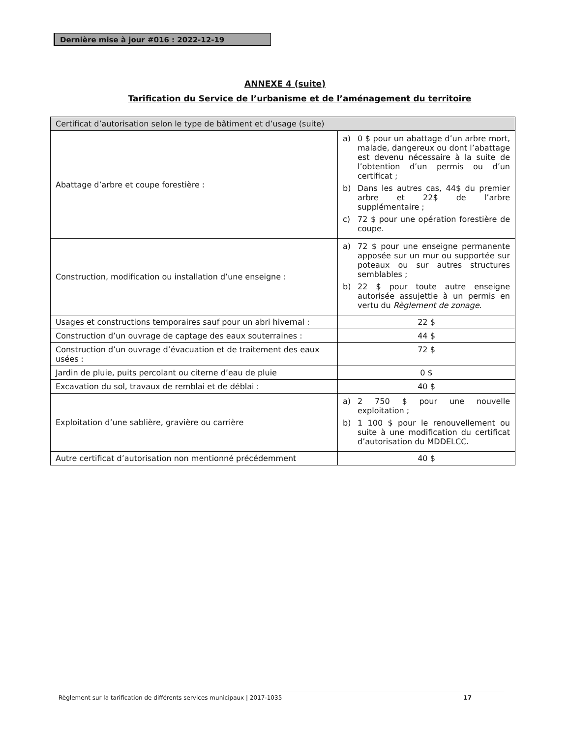Dernière mise à jour #016 : 2022-12-19
ANNEXE 4 (suite)
Tarification du Service de l’urbanisme et de l’aménagement du territoire
| Certificat d’autorisation selon le type de bâtiment et d’usage (suite) | |
| Abattage d’arbre et coupe forestière : | a) 0 $ pour un abattage d’un arbre mort, malade, dangereux ou dont l’abattage est devenu nécessaire à la suite de l’obtention d’un permis ou d’un certificat ; b) Dans les autres cas, 44$ du premier arbre et 22$ de l’arbre supplémentaire ; c) 72 $ pour une opération forestière de coupe. |
| Construction, modification ou installation d’une enseigne : | a) 72 $ pour une enseigne permanente apposée sur un mur ou supportée sur poteaux ou sur autres structures semblables ; b) 22 $ pour toute autre enseigne autorisée assujettie à un permis en vertu du Règlement de zonage . |
| Usages et constructions temporaires sauf pour un abri hivernal : | 22 $ |
| Construction d’un ouvrage de captage des eaux souterraines : | 44 $ |
| Construction d’un ouvrage d’évacuation et de traitement des eaux usées : | 72 $ |
| Jardin de pluie, puits percolant ou citerne d’eau de pluie | 0 $ |
| Excavation du sol, travaux de remblai et de déblai : | 40 $ |
| Exploitation d’une sablière, gravière ou carrière | a) 2 750 $ pour une nouvelle exploitation ; b) 1 100 $ pour le renouvellement ou suite à une modification du certificat d’autorisation du MDDELCC. |
| Autre certificat d’autorisation non mentionné précédemment | 40 $ |
Règlement sur la tarification de différents services municipaux | 2017-1035 17